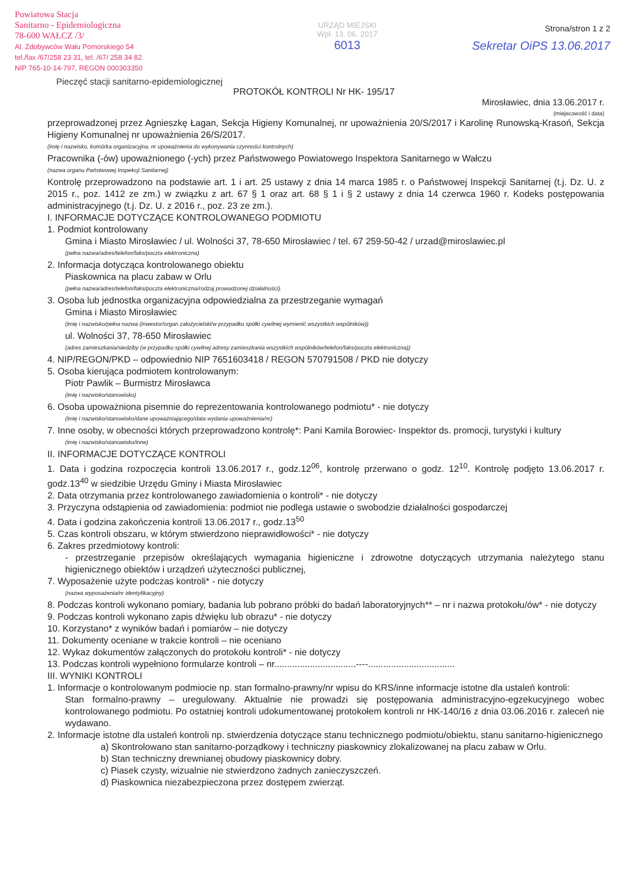Powiatowa Stacja
Sanitarno - Epidemiologiczna
78-600 WAŁCZ /3/
Al. Zdobywców Wału Pomorskiego 54
tel./fax /67/258 23 31, tel. /67/ 258 34 82
NIP 765-10-14-797, REGON 000303350
Pieczęć stacji sanitarno-epidemiologicznej
URZĄD MIEJSKI
Wpł. 13. 06. 2017
6013
Strona/stron 1 z 2
Sekretar OiPS 13.06.2017
PROTOKÓŁ KONTROLI Nr HK- 195/17
Mirosławiec, dnia 13.06.2017 r.
(miejscowość i data)
przeprowadzonej przez Agnieszkę Łagan, Sekcja Higieny Komunalnej, nr upoważnienia 20/S/2017 i Karolinę Runowską-Krasoń, Sekcja Higieny Komunalnej nr upoważnienia 26/S/2017.
(imię i nazwisko, komórka organizacyjna, nr upoważnienia do wykonywania czynności kontrolnych)
Pracownika (-ów) upoważnionego (-ych) przez Państwowego Powiatowego Inspektora Sanitarnego w Wałczu
(nazwa organu Państwowej Inspekcji Sanitarnej)
Kontrolę przeprowadzono na podstawie art. 1 i art. 25 ustawy z dnia 14 marca 1985 r. o Państwowej Inspekcji Sanitarnej (t.j. Dz. U. z 2015 r., poz. 1412 ze zm.) w związku z art. 67 § 1 oraz art. 68 § 1 i § 2 ustawy z dnia 14 czerwca 1960 r. Kodeks postępowania administracyjnego (t.j. Dz. U. z 2016 r., poz. 23 ze zm.).
I. INFORMACJE DOTYCZĄCE KONTROLOWANEGO PODMIOTU
1. Podmiot kontrolowany
Gmina i Miasto Mirosławiec / ul. Wolności 37, 78-650 Mirosławiec / tel. 67 259-50-42 / urzad@miroslawiec.pl
(pełna nazwa/adres/telefon/faks/poczta elektroniczna)
2. Informacja dotycząca kontrolowanego obiektu
Piaskownica na placu zabaw w Orlu
(pełna nazwa/adres/telefon/faks/poczta elektroniczna/rodzaj prowadzonej działalności).
3. Osoba lub jednostka organizacyjna odpowiedzialna za przestrzeganie wymagań
Gmina i Miasto Mirosławiec
(imię i nazwisko/pełna nazwa (inwestor/organ założycielski/w przypadku spółki cywilnej wymienić wszystkich wspólników))
ul. Wolności 37, 78-650 Mirosławiec
(adres zamieszkania/siedziby (w przypadku spółki cywilnej adresy zamieszkania wszystkich wspólników/telefon/faks/poczta elektroniczna))
4. NIP/REGON/PKD – odpowiednio NIP 7651603418 / REGON 570791508 / PKD nie dotyczy
5. Osoba kierująca podmiotem kontrolowanym:
Piotr Pawlik – Burmistrz Mirosławca
(imię i nazwisko/stanowisko)
6. Osoba upoważniona pisemnie do reprezentowania kontrolowanego podmiotu* - nie dotyczy
(imię i nazwisko/stanowisko/dane upoważniającego/data wydania upoważnienia/nr)
7. Inne osoby, w obecności których przeprowadzono kontrolę*: Pani Kamila Borowiec- Inspektor ds. promocji, turystyki i kultury
(imię i nazwisko/stanowisko/inne)
II. INFORMACJE DOTYCZĄCE KONTROLI
1. Data i godzina rozpoczęcia kontroli 13.06.2017 r., godz.12<sup>06</sup>, kontrolę przerwano o godz. 12<sup>10</sup>. Kontrolę podjęto 13.06.2017 r. godz.13<sup>40</sup> w siedzibie Urzędu Gminy i Miasta Mirosławiec
2. Data otrzymania przez kontrolowanego zawiadomienia o kontroli* - nie dotyczy
3. Przyczyna odstąpienia od zawiadomienia: podmiot nie podlega ustawie o swobodzie działalności gospodarczej
4. Data i godzina zakończenia kontroli 13.06.2017 r., godz.13<sup>50</sup>
5. Czas kontroli obszaru, w którym stwierdzono nieprawidłowości* - nie dotyczy
6. Zakres przedmiotowy kontroli:
- przestrzeganie przepisów określających wymagania higieniczne i zdrowotne dotyczących utrzymania należytego stanu higienicznego obiektów i urządzeń użyteczności publicznej,
7. Wyposażenie użyte podczas kontroli* - nie dotyczy
(nazwa wyposażenia/nr identyfikacyjny)
8. Podczas kontroli wykonano pomiary, badania lub pobrano próbki do badań laboratoryjnych** – nr i nazwa protokołu/ów* - nie dotyczy
9. Podczas kontroli wykonano zapis dźwięku lub obrazu* - nie dotyczy
10. Korzystano* z wyników badań i pomiarów – nie dotyczy
11. Dokumenty oceniane w trakcie kontroli – nie oceniano
12. Wykaz dokumentów załączonych do protokołu kontroli* - nie dotyczy
13. Podczas kontroli wypełniono formularze kontroli – nr................................----..................................
III. WYNIKI KONTROLI
1. Informacje o kontrolowanym podmiocie np. stan formalno-prawny/nr wpisu do KRS/inne informacje istotne dla ustaleń kontroli:
Stan formalno-prawny – uregulowany. Aktualnie nie prowadzi się postępowania administracyjno-egzekucyjnego wobec kontrolowanego podmiotu. Po ostatniej kontroli udokumentowanej protokołem kontroli nr HK-140/16 z dnia 03.06.2016 r. zaleceń nie wydawano.
2. Informacje istotne dla ustaleń kontroli np. stwierdzenia dotyczące stanu technicznego podmiotu/obiektu, stanu sanitarno-higienicznego
a) Skontrolowano stan sanitarno-porządkowy i techniczny piaskownicy zlokalizowanej na placu zabaw w Orlu.
b) Stan techniczny drewnianej obudowy piaskownicy dobry.
c) Piasek czysty, wizualnie nie stwierdzono żadnych zanieczyszczeń.
d) Piaskownica niezabezpieczona przez dostępem zwierząt.